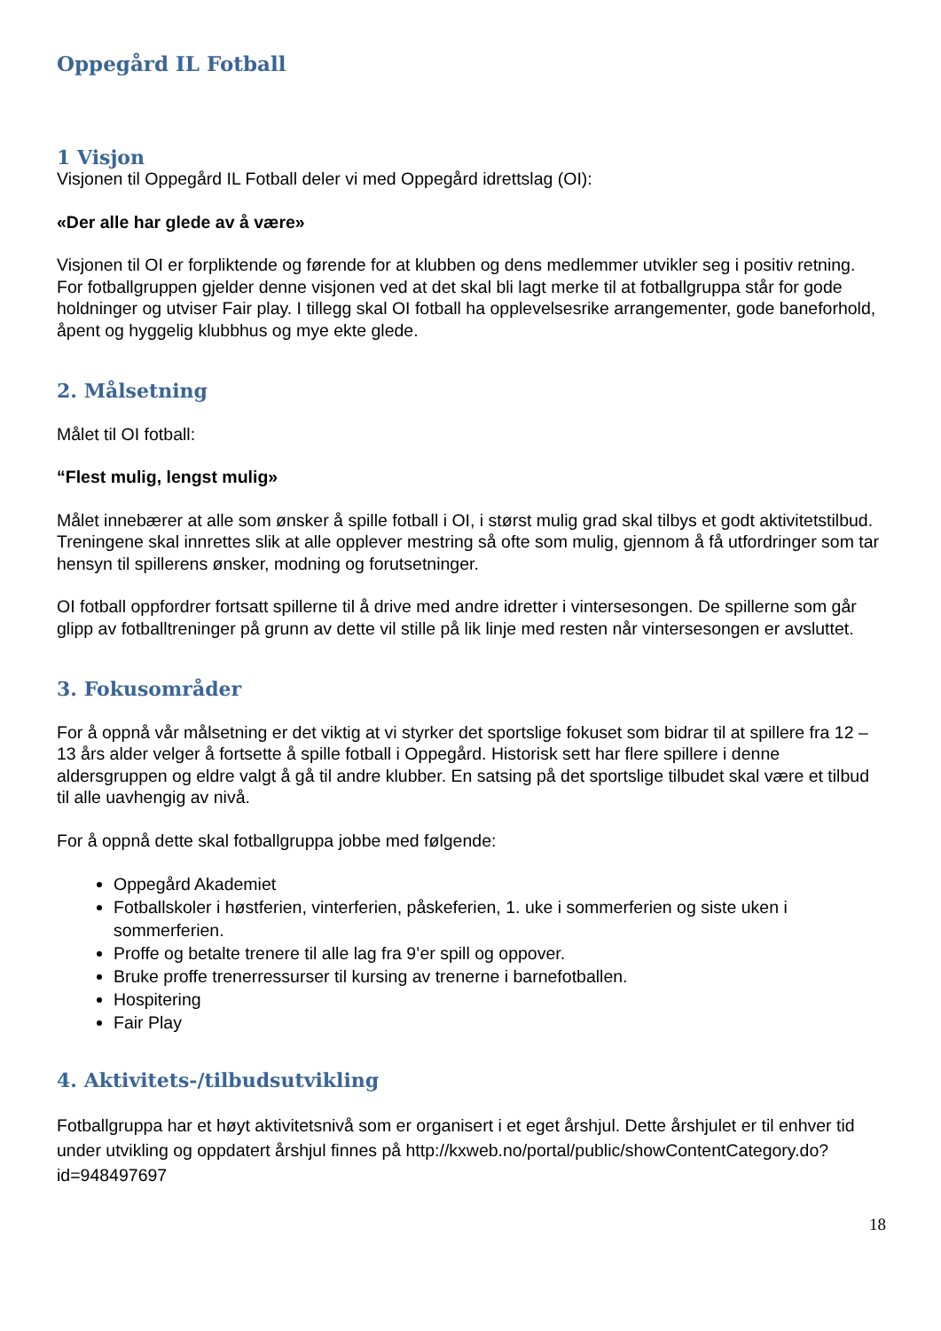Oppegård IL Fotball
1 Visjon
Visjonen til Oppegård IL Fotball deler vi med Oppegård idrettslag (OI):
«Der alle har glede av å være»
Visjonen til OI er forpliktende og førende for at klubben og dens medlemmer utvikler seg i positiv retning. For fotballgruppen gjelder denne visjonen ved at det skal bli lagt merke til at fotballgruppa står for gode holdninger og utviser Fair play. I tillegg skal OI fotball ha opplevelsesrike arrangementer, gode baneforhold, åpent og hyggelig klubbhus og mye ekte glede.
2. Målsetning
Målet til OI fotball:
“Flest mulig, lengst mulig»
Målet innebærer at alle som ønsker å spille fotball i OI, i størst mulig grad skal tilbys et godt aktivitetstilbud. Treningene skal innrettes slik at alle opplever mestring så ofte som mulig, gjennom å få utfordringer som tar hensyn til spillerens ønsker, modning og forutsetninger.
OI fotball oppfordrer fortsatt spillerne til å drive med andre idretter i vintersesongen. De spillerne som går glipp av fotballtreninger på grunn av dette vil stille på lik linje med resten når vintersesongen er avsluttet.
3. Fokusområder
For å oppnå vår målsetning er det viktig at vi styrker det sportslige fokuset som bidrar til at spillere fra 12 – 13 års alder velger å fortsette å spille fotball i Oppegård. Historisk sett har flere spillere i denne aldersgruppen og eldre valgt å gå til andre klubber. En satsing på det sportslige tilbudet skal være et tilbud til alle uavhengig av nivå.
For å oppnå dette skal fotballgruppa jobbe med følgende:
Oppegård Akademiet
Fotballskoler i høstferien, vinterferien, påskeferien, 1. uke i sommerferien og siste uken i sommerferien.
Proffe og betalte trenere til alle lag fra 9’er spill og oppover.
Bruke proffe trenerressurser til kursing av trenerne i barnefotballen.
Hospitering
Fair Play
4. Aktivitets-/tilbudsutvikling
Fotballgruppa har et høyt aktivitetsnivå som er organisert i et eget årshjul. Dette årshjulet er til enhver tid under utvikling og oppdatert årshjul finnes på http://kxweb.no/portal/public/showContentCategory.do?id=948497697
18